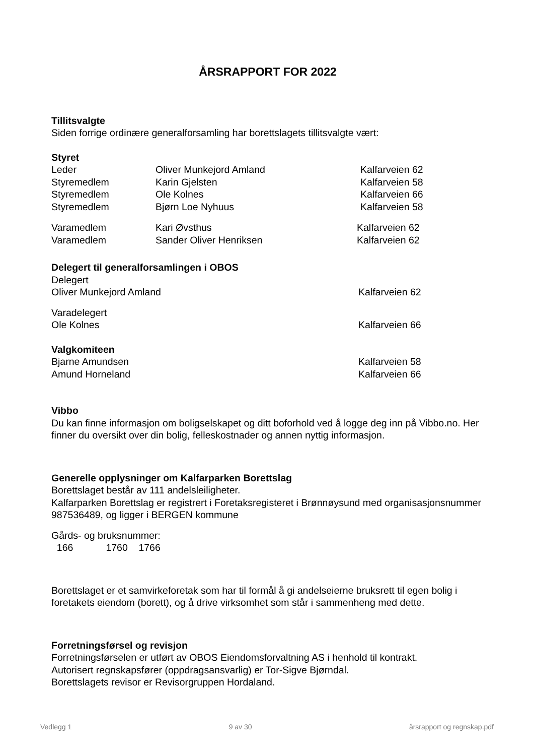ÅRSRAPPORT FOR 2022
Tillitsvalgte
Siden forrige ordinære generalforsamling har borettslagets tillitsvalgte vært:
Styret
Leder Oliver Munkejord Amland Kalfarveien 62
Styremedlem Karin Gjelsten Kalfarveien 58
Styremedlem Ole Kolnes Kalfarveien 66
Styremedlem Bjørn Loe Nyhuus Kalfarveien 58
Varamedlem Kari Øvsthus Kalfarveien 62
Varamedlem Sander Oliver Henriksen Kalfarveien 62
Delegert til generalforsamlingen i OBOS
Delegert
Oliver Munkejord Amland Kalfarveien 62
Varadelegert
Ole Kolnes Kalfarveien 66
Valgkomiteen
Bjarne Amundsen Kalfarveien 58
Amund Horneland Kalfarveien 66
Vibbo
Du kan finne informasjon om boligselskapet og ditt boforhold ved å logge deg inn på Vibbo.no. Her finner du oversikt over din bolig, felleskostnader og annen nyttig informasjon.
Generelle opplysninger om Kalfarparken Borettslag
Borettslaget består av 111 andelsleiligheter.
Kalfarparken Borettslag er registrert i Foretaksregisteret i Brønnøysund med organisasjonsnummer 987536489, og ligger i BERGEN kommune
Gårds- og bruksnummer:
166 1760 1766
Borettslaget er et samvirkeforetak som har til formål å gi andelseierne bruksrett til egen bolig i foretakets eiendom (borett), og å drive virksomhet som står i sammenheng med dette.
Forretningsførsel og revisjon
Forretningsførselen er utført av OBOS Eiendomsforvaltning AS i henhold til kontrakt.
Autorisert regnskapsfører (oppdragsansvarlig) er Tor-Sigve Bjørndal.
Borettslagets revisor er Revisorgruppen Hordaland.
Vedlegg 1 9 av 30 årsrapport og regnskap.pdf